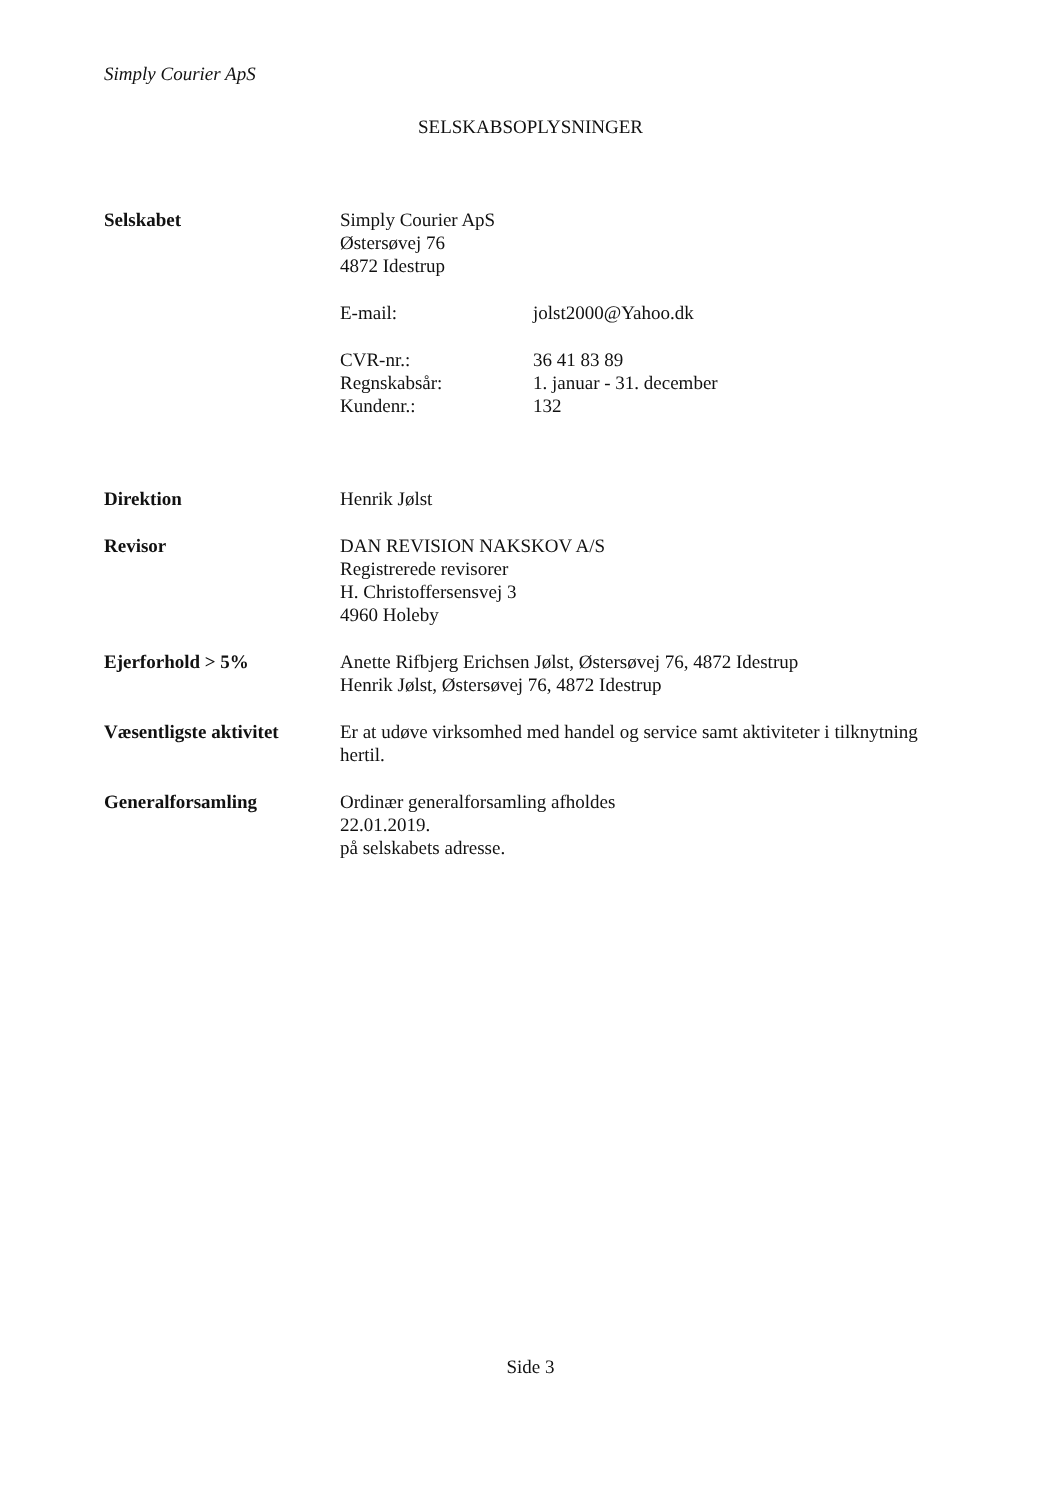Simply Courier ApS
SELSKABSOPLYSNINGER
Selskabet Simply Courier ApS
Østersøvej 76
4872 Idestrup
E-mail: jolst2000@Yahoo.dk
CVR-nr.: 36 41 83 89
Regnskabsår: 1. januar - 31. december
Kundenr.: 132
Direktion Henrik Jølst
Revisor DAN REVISION NAKSKOV A/S
Registrerede revisorer
H. Christoffersensvej 3
4960 Holeby
Ejerforhold > 5% Anette Rifbjerg Erichsen Jølst, Østersøvej 76, 4872 Idestrup
Henrik Jølst, Østersøvej 76, 4872 Idestrup
Væsentligste aktivitet
Er at udøve virksomhed med handel og service samt aktiviteter i tilknytning hertil.
Generalforsamling Ordinær generalforsamling afholdes
22.01.2019.
på selskabets adresse.
Side 3